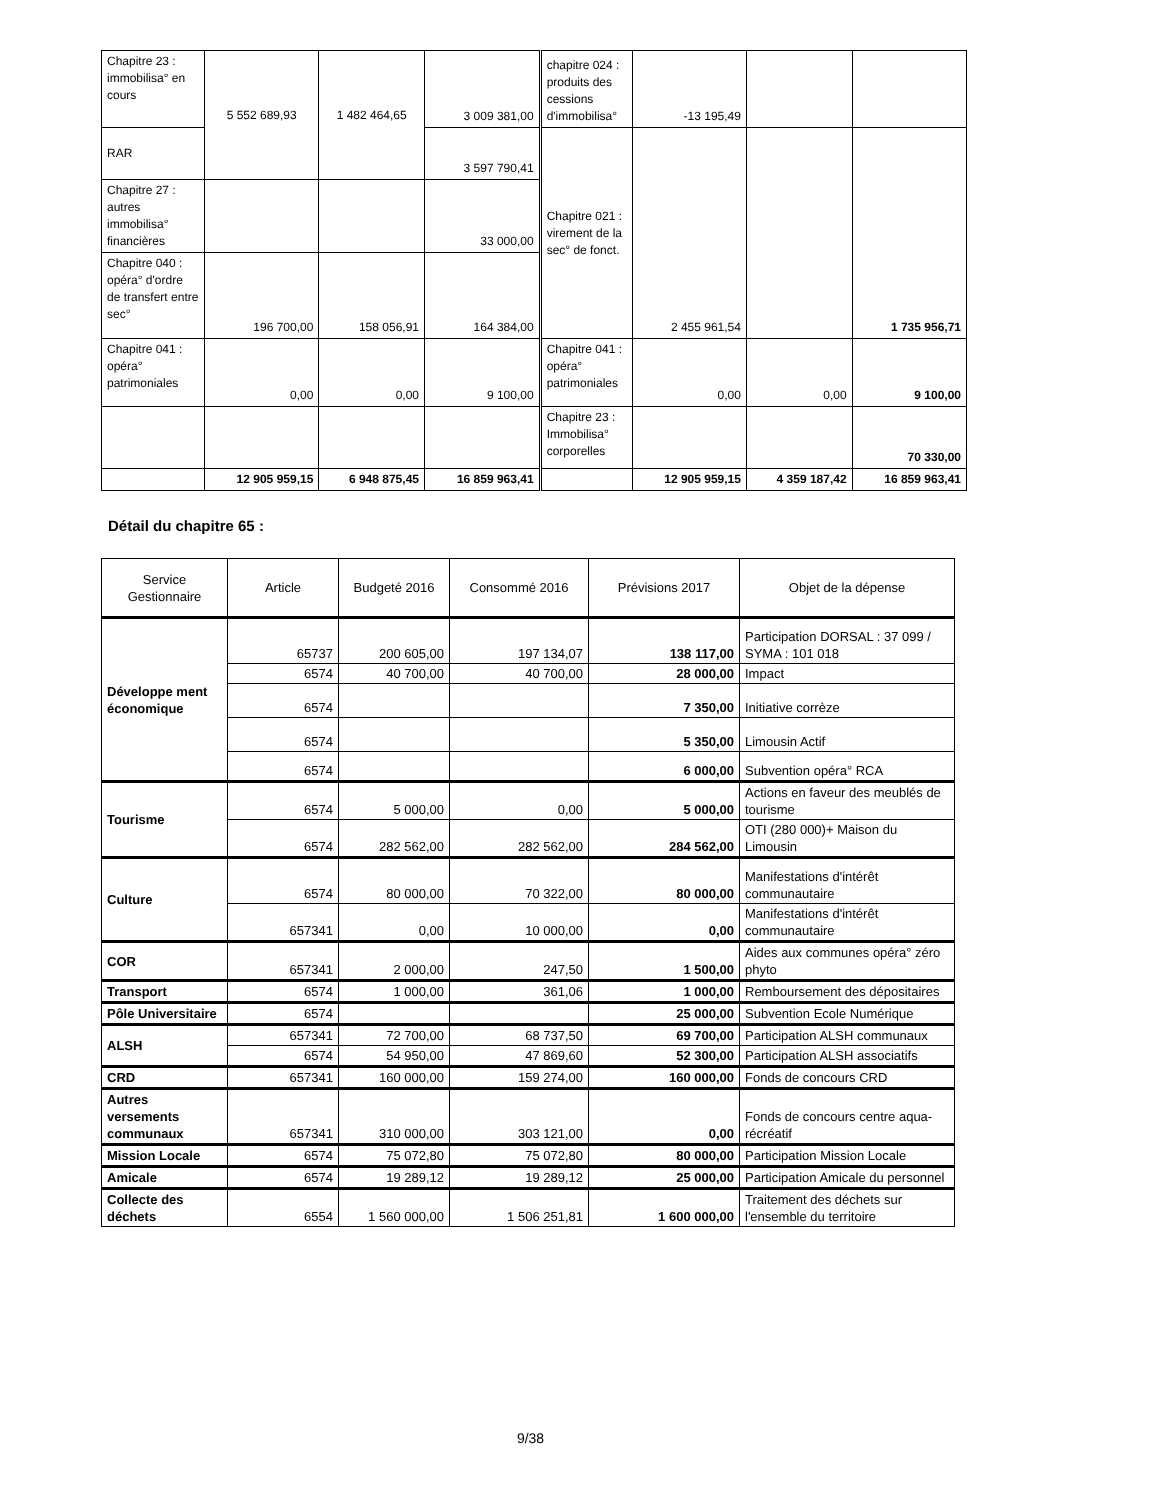| Chapitre 23 : immobilisa° en cours | 5 552 689,93 | 1 482 464,65 | 3 009 381,00 | chapitre 024 : produits des cessions d'immobilisa° | -13 195,49 | | |
| RAR | | | 3 597 790,41 | Chapitre 021 : virement de la sec° de fonct. | 2 455 961,54 | | 1 735 956,71 |
| Chapitre 27 : autres immobilisa° financières | | | 33 000,00 | | | | |
| Chapitre 040 : opéra° d'ordre de transfert entre sec° | 196 700,00 | 158 056,91 | 164 384,00 | | | | |
| Chapitre 041 : opéra° patrimoniales | 0,00 | 0,00 | 9 100,00 | Chapitre 041 : opéra° patrimoniales | 0,00 | 0,00 | 9 100,00 |
| | | | | Chapitre 23 : Immobilisa° corporelles | | | 70 330,00 |
| | 12 905 959,15 | 6 948 875,45 | 16 859 963,41 | | 12 905 959,15 | 4 359 187,42 | 16 859 963,41 |
Détail du chapitre 65 :
| Service Gestionnaire | Article | Budgeté 2016 | Consommé 2016 | Prévisions 2017 | Objet de la dépense |
| --- | --- | --- | --- | --- | --- |
| Développe ment économique | 65737 | 200 605,00 | 197 134,07 | 138 117,00 | Participation DORSAL : 37 099 / SYMA : 101 018 |
| | 6574 | 40 700,00 | 40 700,00 | 28 000,00 | Impact |
| | 6574 | | | 7 350,00 | Initiative corrèze |
| | 6574 | | | 5 350,00 | Limousin Actif |
| | 6574 | | | 6 000,00 | Subvention opéra° RCA |
| Tourisme | 6574 | 5 000,00 | 0,00 | 5 000,00 | Actions en faveur des meublés de tourisme |
| | 6574 | 282 562,00 | 282 562,00 | 284 562,00 | OTI (280 000)+ Maison du Limousin |
| Culture | 6574 | 80 000,00 | 70 322,00 | 80 000,00 | Manifestations d'intérêt communautaire |
| | 657341 | 0,00 | 10 000,00 | 0,00 | Manifestations d'intérêt communautaire |
| COR | 657341 | 2 000,00 | 247,50 | 1 500,00 | Aides aux communes opéra° zéro phyto |
| Transport | 6574 | 1 000,00 | 361,06 | 1 000,00 | Remboursement des dépositaires |
| Pôle Universitaire | 6574 | | | 25 000,00 | Subvention Ecole Numérique |
| ALSH | 657341 | 72 700,00 | 68 737,50 | 69 700,00 | Participation ALSH communaux |
| | 6574 | 54 950,00 | 47 869,60 | 52 300,00 | Participation ALSH associatifs |
| CRD | 657341 | 160 000,00 | 159 274,00 | 160 000,00 | Fonds de concours CRD |
| Autres versements communaux | 657341 | 310 000,00 | 303 121,00 | 0,00 | Fonds de concours centre aqua-récréatif |
| Mission Locale | 6574 | 75 072,80 | 75 072,80 | 80 000,00 | Participation Mission Locale |
| Amicale | 6574 | 19 289,12 | 19 289,12 | 25 000,00 | Participation Amicale du personnel |
| Collecte des déchets | 6554 | 1 560 000,00 | 1 506 251,81 | 1 600 000,00 | Traitement des déchets sur l'ensemble du territoire |
9/38